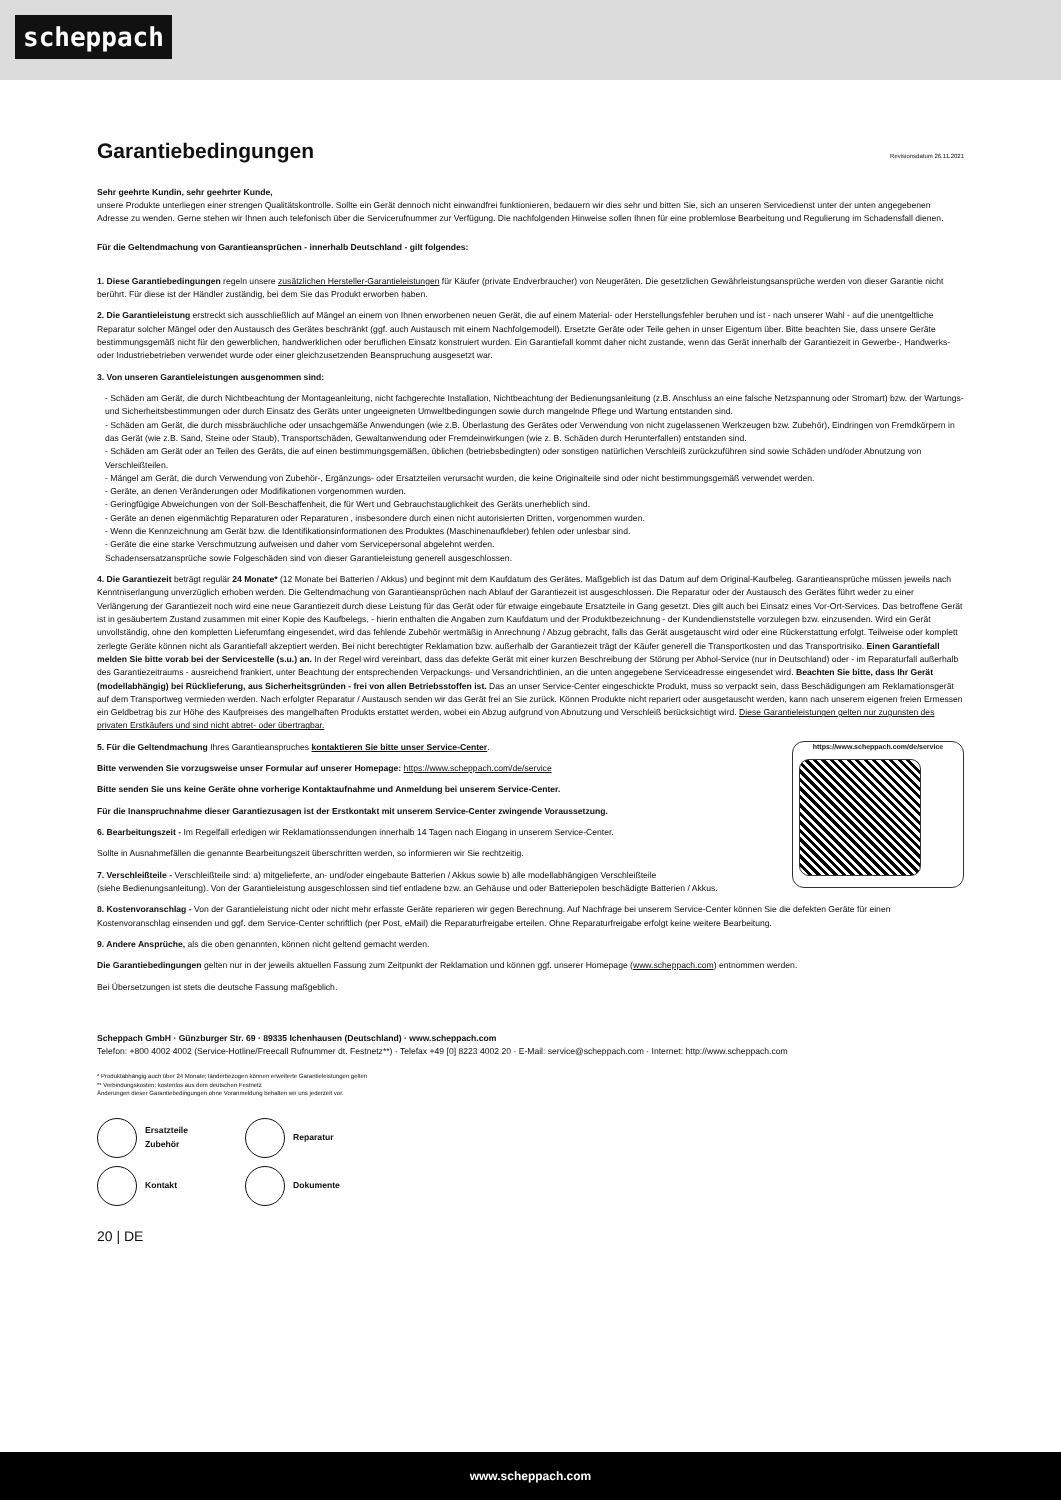scheppach
Garantiebedingungen Revisionsdatum 26.11.2021
Sehr geehrte Kundin, sehr geehrter Kunde,
unsere Produkte unterliegen einer strengen Qualitätskontrolle. Sollte ein Gerät dennoch nicht einwandfrei funktionieren, bedauern wir dies sehr und bitten Sie, sich an unseren Servicedienst unter der unten angegebenen Adresse zu wenden. Gerne stehen wir Ihnen auch telefonisch über die Servicerufnummer zur Verfügung. Die nachfolgenden Hinweise sollen Ihnen für eine problemlose Bearbeitung und Regulierung im Schadensfall dienen.
Für die Geltendmachung von Garantieansprüchen - innerhalb Deutschland - gilt folgendes:
1. Diese Garantiebedingungen regeln unsere zusätzlichen Hersteller-Garantieleistungen für Käufer (private Endverbraucher) von Neugeräten. Die gesetzlichen Gewährleistungsansprüche werden von dieser Garantie nicht berührt. Für diese ist der Händler zuständig, bei dem Sie das Produkt erworben haben.
2. Die Garantieleistung erstreckt sich ausschließlich auf Mängel an einem von Ihnen erworbenen neuen Gerät, die auf einem Material- oder Herstellungsfehler beruhen und ist - nach unserer Wahl - auf die unentgeltliche Reparatur solcher Mängel oder den Austausch des Gerätes beschränkt (ggf. auch Austausch mit einem Nachfolgemodell). Ersetzte Geräte oder Teile gehen in unser Eigentum über. Bitte beachten Sie, dass unsere Geräte bestimmungsgemäß nicht für den gewerblichen, handwerklichen oder beruflichen Einsatz konstruiert wurden. Ein Garantiefall kommt daher nicht zustande, wenn das Gerät innerhalb der Garantiezeit in Gewerbe-, Handwerks- oder Industriebetrieben verwendet wurde oder einer gleichzusetzenden Beanspruchung ausgesetzt war.
3. Von unseren Garantieleistungen ausgenommen sind:
- Schäden am Gerät, die durch Nichtbeachtung der Montageanleitung, nicht fachgerechte Installation, Nichtbeachtung der Bedienungsanleitung (z.B. Anschluss an eine falsche Netzspannung oder Stromart) bzw. der Wartungs- und Sicherheitsbestimmungen oder durch Einsatz des Geräts unter ungeeigneten Umweltbedingungen sowie durch mangelnde Pflege und Wartung entstanden sind.
- Schäden am Gerät, die durch missbräuchliche oder unsachgemäße Anwendungen (wie z.B. Überlastung des Gerätes oder Verwendung von nicht zugelassenen Werkzeugen bzw. Zubehör), Eindringen von Fremdkörpern in das Gerät (wie z.B. Sand, Steine oder Staub), Transportschäden, Gewaltanwendung oder Fremdeinwirkungen (wie z. B. Schäden durch Herunterfallen) entstanden sind.
- Schäden am Gerät oder an Teilen des Geräts, die auf einen bestimmungsgemäßen, üblichen (betriebsbedingten) oder sonstigen natürlichen Verschleiß zurückzuführen sind sowie Schäden und/oder Abnutzung von Verschleißteilen.
- Mängel am Gerät, die durch Verwendung von Zubehör-, Ergänzungs- oder Ersatzteilen verursacht wurden, die keine Originalteile sind oder nicht bestimmungsgemäß verwendet werden.
- Geräte, an denen Veränderungen oder Modifikationen vorgenommen wurden.
- Geringfügige Abweichungen von der Soll-Beschaffenheit, die für Wert und Gebrauchstauglichkeit des Geräts unerheblich sind.
- Geräte an denen eigenmächtig Reparaturen oder Reparaturen , insbesondere durch einen nicht autorisierten Dritten, vorgenommen wurden.
- Wenn die Kennzeichnung am Gerät bzw. die Identifikationsinformationen des Produktes (Maschinenaufkleber) fehlen oder unlesbar sind.
- Geräte die eine starke Verschmutzung aufweisen und daher vom Servicepersonal abgelehnt werden.
Schadensersatzansprüche sowie Folgeschäden sind von dieser Garantieleistung generell ausgeschlossen.
4. Die Garantiezeit beträgt regulär 24 Monate* (12 Monate bei Batterien / Akkus) und beginnt mit dem Kaufdatum des Gerätes. Maßgeblich ist das Datum auf dem Original-Kaufbeleg. Garantieansprüche müssen jeweils nach Kenntniserlangung unverzüglich erhoben werden. Die Geltendmachung von Garantieansprüchen nach Ablauf der Garantiezeit ist ausgeschlossen. Die Reparatur oder der Austausch des Gerätes führt weder zu einer Verlängerung der Garantiezeit noch wird eine neue Garantiezeit durch diese Leistung für das Gerät oder für etwaige eingebaute Ersatzteile in Gang gesetzt. Dies gilt auch bei Einsatz eines Vor-Ort-Services. Das betroffene Gerät ist in gesäubertem Zustand zusammen mit einer Kopie des Kaufbelegs, - hierin enthalten die Angaben zum Kaufdatum und der Produktbezeichnung - der Kundendienststelle vorzulegen bzw. einzusenden. Wird ein Gerät unvollständig, ohne den kompletten Lieferumfang eingesendet, wird das fehlende Zubehör wertmäßig in Anrechnung / Abzug gebracht, falls das Gerät ausgetauscht wird oder eine Rückerstattung erfolgt. Teilweise oder komplett zerlegte Geräte können nicht als Garantiefall akzeptiert werden. Bei nicht berechtigter Reklamation bzw. außerhalb der Garantiezeit trägt der Käufer generell die Transportkosten und das Transportrisiko. Einen Garantiefall melden Sie bitte vorab bei der Servicestelle (s.u.) an. In der Regel wird vereinbart, dass das defekte Gerät mit einer kurzen Beschreibung der Störung per Abhol-Service (nur in Deutschland) oder - im Reparaturfall außerhalb des Garantiezeitraums - ausreichend frankiert, unter Beachtung der entsprechenden Verpackungs- und Versandrichtlinien, an die unten angegebene Serviceadresse eingesendet wird. Beachten Sie bitte, dass Ihr Gerät (modellabhängig) bei Rücklieferung, aus Sicherheitsgründen - frei von allen Betriebsstoffen ist. Das an unser Service-Center eingeschickte Produkt, muss so verpackt sein, dass Beschädigungen am Reklamationsgerät auf dem Transportweg vermieden werden. Nach erfolgter Reparatur / Austausch senden wir das Gerät frei an Sie zurück. Können Produkte nicht repariert oder ausgetauscht werden, kann nach unserem eigenen freien Ermessen ein Geldbetrag bis zur Höhe des Kaufpreises des mangelhaften Produkts erstattet werden, wobei ein Abzug aufgrund von Abnutzung und Verschleiß berücksichtigt wird. Diese Garantieleistungen gelten nur zugunsten des privaten Erstkäufers und sind nicht abtret- oder übertragbar.
https://www.scheppach.com/de/service
5. Für die Geltendmachung Ihres Garantieanspruches kontaktieren Sie bitte unser Service-Center.
Bitte verwenden Sie vorzugsweise unser Formular auf unserer Homepage: https://www.scheppach.com/de/service
Bitte senden Sie uns keine Geräte ohne vorherige Kontaktaufnahme und Anmeldung bei unserem Service-Center.
Für die Inanspruchnahme dieser Garantiezusagen ist der Erstkontakt mit unserem Service-Center zwingende Voraussetzung.
6. Bearbeitungszeit - Im Regelfall erledigen wir Reklamationssendungen innerhalb 14 Tagen nach Eingang in unserem Service-Center.
Sollte in Ausnahmefällen die genannte Bearbeitungszeit überschritten werden, so informieren wir Sie rechtzeitig.
7. Verschleißteile - Verschleißteile sind: a) mitgelieferte, an- und/oder eingebaute Batterien / Akkus sowie b) alle modellabhängigen Verschleißteile
(siehe Bedienungsanleitung). Von der Garantieleistung ausgeschlossen sind tief entladene bzw. an Gehäuse und oder Batteriepolen beschädigte Batterien / Akkus.
8. Kostenvoranschlag - Von der Garantieleistung nicht oder nicht mehr erfasste Geräte reparieren wir gegen Berechnung. Auf Nachfrage bei unserem Service-Center können Sie die defekten Geräte für einen Kostenvoranschlag einsenden und ggf. dem Service-Center schriftlich (per Post, eMail) die Reparaturfreigabe erteilen. Ohne Reparaturfreigabe erfolgt keine weitere Bearbeitung.
9. Andere Ansprüche, als die oben genannten, können nicht geltend gemacht werden.
Die Garantiebedingungen gelten nur in der jeweils aktuellen Fassung zum Zeitpunkt der Reklamation und können ggf. unserer Homepage (www.scheppach.com) entnommen werden.
Bei Übersetzungen ist stets die deutsche Fassung maßgeblich.
Scheppach GmbH · Günzburger Str. 69 · 89335 Ichenhausen (Deutschland) · www.scheppach.com
Telefon: +800 4002 4002 (Service-Hotline/Freecall Rufnummer dt. Festnetz**) · Telefax +49 [0] 8223 4002 20 · E-Mail: service@scheppach.com · Internet: http://www.scheppach.com
* Produktabhängig auch über 24 Monate; länderbezogen können erweiterte Garantieleistungen gelten
** Verbindungskosten: kostenlos aus dem deutschen Festnetz
Änderungen dieser Garantiebedingungen ohne Voranmeldung behalten wir uns jederzeit vor.
Ersatzteile
Zubehör
Reparatur
Kontakt
Dokumente
20 | DE
www.scheppach.com